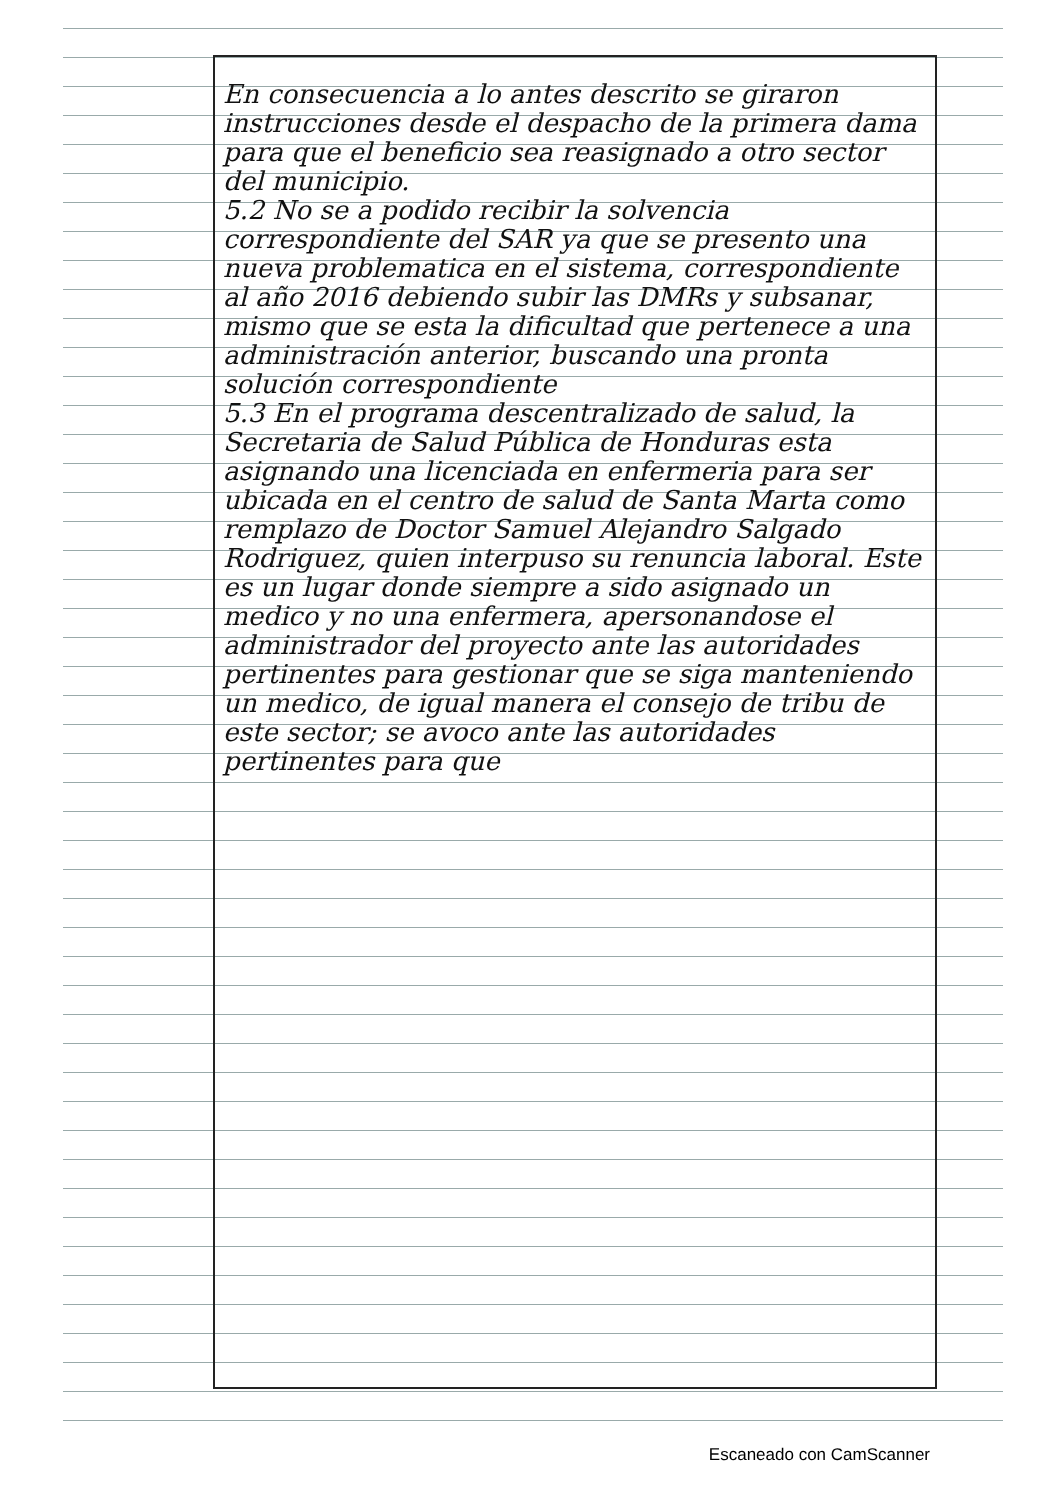En consecuencia a lo antes descrito se giraron instrucciones desde el despacho de la primera dama para que el beneficio sea reasignado a otro sector del municipio.
5.2 No se a podido recibir la solvencia correspondiente del SAR ya que se presento una nueva problematica en el sistema, correspondiente al año 2016 debiendo subir las DMRs y subsanar, mismo que se esta la dificultad que pertenece a una administración anterior, buscando una pronta solución correspondiente
5.3 En el programa descentralizado de salud, la Secretaria de Salud Pública de Honduras esta asignando una licenciada en enfermeria para ser ubicada en el centro de salud de Santa Marta como remplazo de Doctor Samuel Alejandro Salgado Rodriguez, quien interpuso su renuncia laboral. Este es un lugar donde siempre a sido asignado un medico y no una enfermera, apersonandose el administrador del proyecto ante las autoridades pertinentes para gestionar que se siga manteniendo un medico, de igual manera el consejo de tribu de este sector; se avoco ante las autoridades pertinentes para que
Escaneado con CamScanner